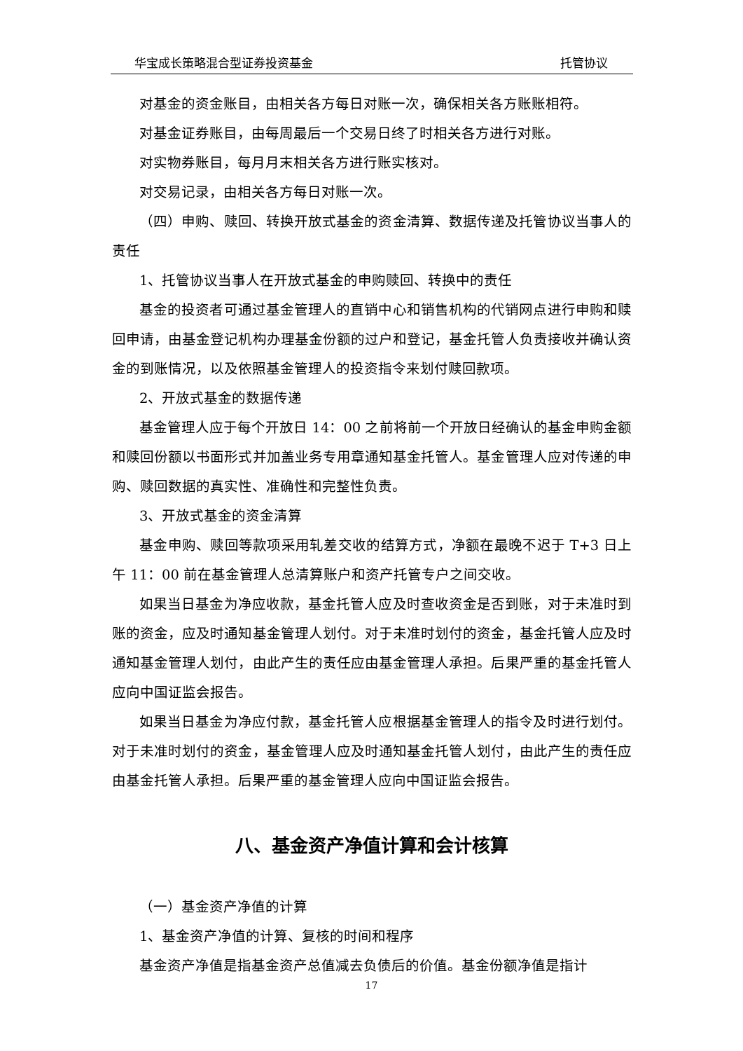华宝成长策略混合型证券投资基金 托管协议
对基金的资金账目，由相关各方每日对账一次，确保相关各方账账相符。
对基金证券账目，由每周最后一个交易日终了时相关各方进行对账。
对实物券账目，每月月末相关各方进行账实核对。
对交易记录，由相关各方每日对账一次。
（四）申购、赎回、转换开放式基金的资金清算、数据传递及托管协议当事人的责任
1、托管协议当事人在开放式基金的申购赎回、转换中的责任
基金的投资者可通过基金管理人的直销中心和销售机构的代销网点进行申购和赎回申请，由基金登记机构办理基金份额的过户和登记，基金托管人负责接收并确认资金的到账情况，以及依照基金管理人的投资指令来划付赎回款项。
2、开放式基金的数据传递
基金管理人应于每个开放日 14：00 之前将前一个开放日经确认的基金申购金额和赎回份额以书面形式并加盖业务专用章通知基金托管人。基金管理人应对传递的申购、赎回数据的真实性、准确性和完整性负责。
3、开放式基金的资金清算
基金申购、赎回等款项采用轧差交收的结算方式，净额在最晚不迟于 T+3 日上午 11：00 前在基金管理人总清算账户和资产托管专户之间交收。
如果当日基金为净应收款，基金托管人应及时查收资金是否到账，对于未准时到账的资金，应及时通知基金管理人划付。对于未准时划付的资金，基金托管人应及时通知基金管理人划付，由此产生的责任应由基金管理人承担。后果严重的基金托管人应向中国证监会报告。
如果当日基金为净应付款，基金托管人应根据基金管理人的指令及时进行划付。对于未准时划付的资金，基金管理人应及时通知基金托管人划付，由此产生的责任应由基金托管人承担。后果严重的基金管理人应向中国证监会报告。
八、基金资产净值计算和会计核算
（一）基金资产净值的计算
1、基金资产净值的计算、复核的时间和程序
基金资产净值是指基金资产总值减去负债后的价值。基金份额净值是指计
17